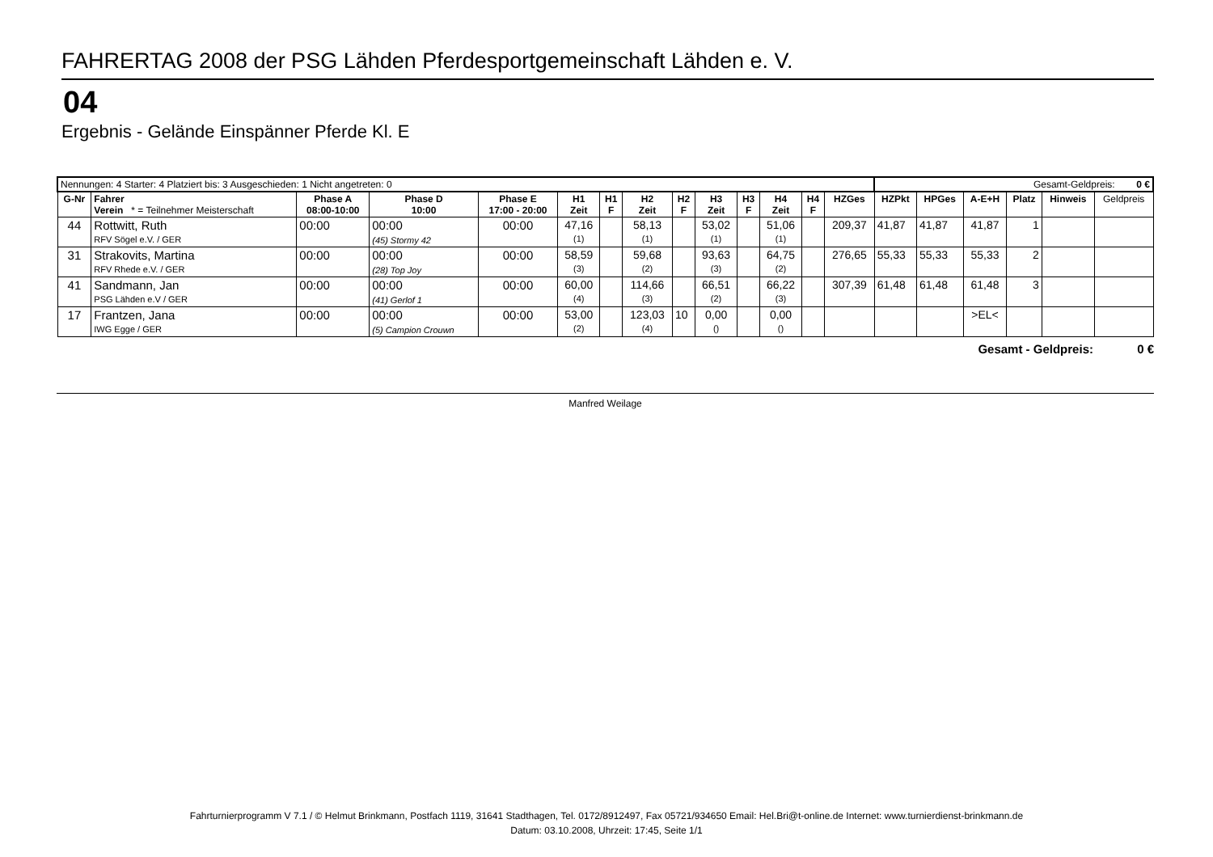FAHRERTAG 2008 der PSG Lähden Pferdesportgemeinschaft Lähden e. V.
04
Ergebnis - Gelände Einspänner Pferde Kl. E
| Nennungen: 4 Starter: 4 Platziert bis: 3 Ausgeschieden: 1 Nicht angetreten: 0 | | | | | | | | | | | | | | Gesamt-Geldpreis: 0 € | | | | | |
| G-Nr | Fahrer Verein * = Teilnehmer Meisterschaft | Phase A 08:00-10:00 | Phase D 10:00 | Phase E 17:00 - 20:00 | H1 Zeit | H1 F | H2 Zeit | H2 F | H3 Zeit | H3 F | H4 Zeit | H4 F | HZGes | HZPkt | HPGes | A-E+H | Platz | Hinweis | Geldpreis |
| 44 | Rottwitt, Ruth RFV Sögel e.V. / GER | 00:00 | 00:00 (45) Stormy 42 | 00:00 | 47,16 (1) | | 58,13 (1) | | 53,02 (1) | | 51,06 (1) | | 209,37 | 41,87 | 41,87 | 41,87 | 1 | | |
| 31 | Strakovits, Martina RFV Rhede e.V. / GER | 00:00 | 00:00 (28) Top Joy | 00:00 | 58,59 (3) | | 59,68 (2) | | 93,63 (3) | | 64,75 (2) | | 276,65 | 55,33 | 55,33 | 55,33 | 2 | | |
| 41 | Sandmann, Jan PSG Lähden e.V / GER | 00:00 | 00:00 (41) Gerlof 1 | 00:00 | 60,00 (4) | | 114,66 (3) | | 66,51 (2) | | 66,22 (3) | | 307,39 | 61,48 | 61,48 | 61,48 | 3 | | |
| 17 | Frantzen, Jana IWG Egge / GER | 00:00 | 00:00 (5) Campion Crouwn | 00:00 | 53,00 (2) | | 123,03 (4) | 10 | 0,00 () | | 0,00 () | | | | | >EL< | | | |
Gesamt - Geldpreis: 0 €
Manfred Weilage
Fahrturnierprogramm V 7.1 / © Helmut Brinkmann, Postfach 1119, 31641 Stadthagen, Tel. 0172/8912497, Fax 05721/934650 Email: Hel.Bri@t-online.de Internet: www.turnierdienst-brinkmann.de
Datum: 03.10.2008, Uhrzeit: 17:45, Seite 1/1